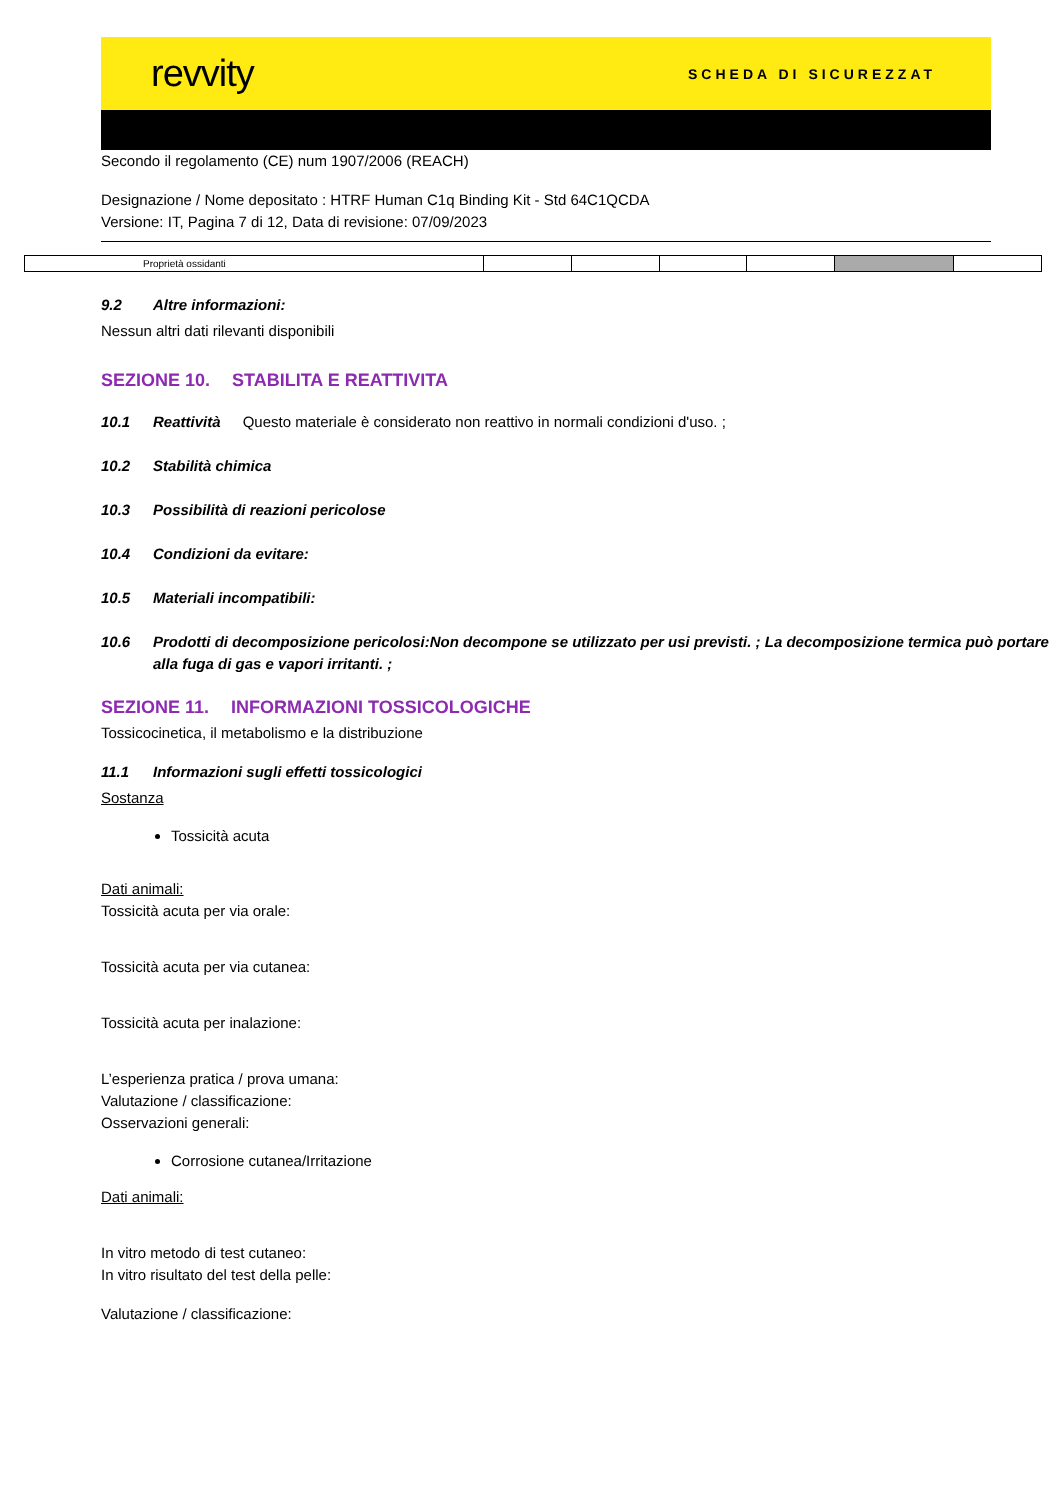revvity SCHEDA DI SICUREZZAT
Secondo il regolamento (CE) num 1907/2006 (REACH)
Designazione / Nome depositato : HTRF Human C1q Binding Kit - Std 64C1QCDA
Versione: IT, Pagina 7 di 12, Data di revisione: 07/09/2023
| Proprietà ossidanti | | | | | | |
9.2 Altre informazioni:
Nessun altri dati rilevanti disponibili
SEZIONE 10. STABILITA E REATTIVITA
10.1 Reattività Questo materiale è considerato non reattivo in normali condizioni d'uso. ;
10.2 Stabilità chimica
10.3 Possibilità di reazioni pericolose
10.4 Condizioni da evitare:
10.5 Materiali incompatibili:
10.6 Prodotti di decomposizione pericolosi:Non decompone se utilizzato per usi previsti. ; La decomposizione termica può portare alla fuga di gas e vapori irritanti. ;
SEZIONE 11. INFORMAZIONI TOSSICOLOGICHE
Tossicocinetica, il metabolismo e la distribuzione
11.1 Informazioni sugli effetti tossicologici
Sostanza
Tossicità acuta
Dati animali:
Tossicità acuta per via orale:
Tossicità acuta per via cutanea:
Tossicità acuta per inalazione:
L’esperienza pratica / prova umana:
Valutazione / classificazione:
Osservazioni generali:
Corrosione cutanea/Irritazione
Dati animali:
In vitro metodo di test cutaneo:
In vitro risultato del test della pelle:
Valutazione / classificazione: